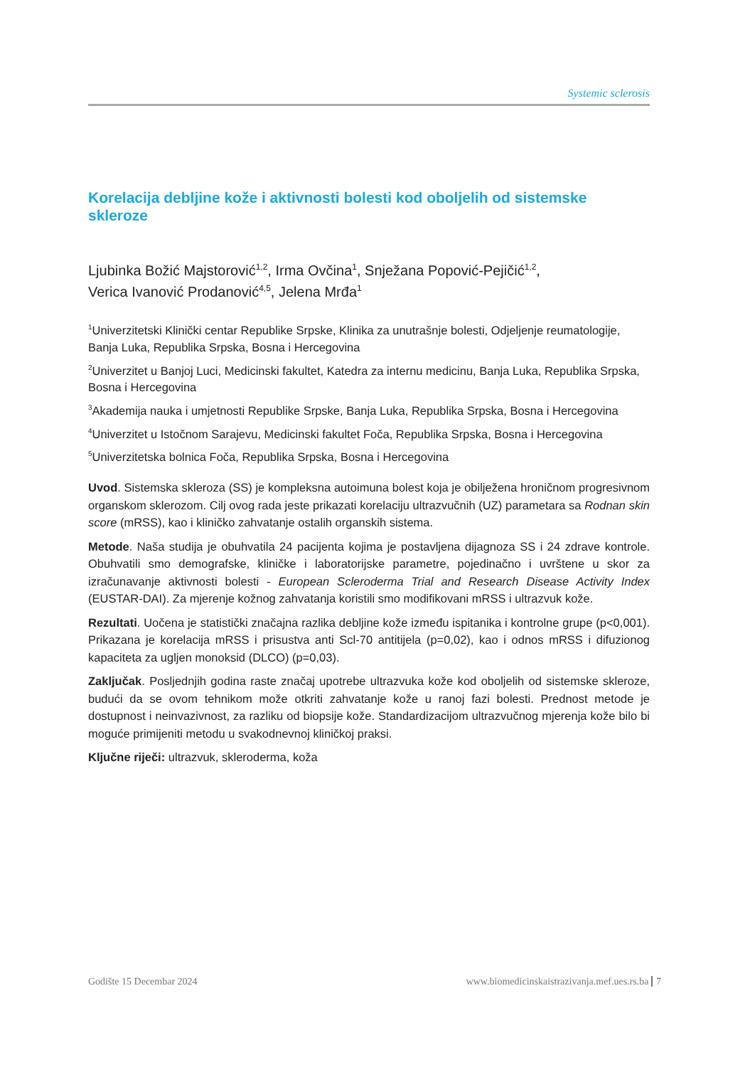Systemic sclerosis
Korelacija debljine kože i aktivnosti bolesti kod oboljelih od sistemske skleroze
Ljubinka Božić Majstorović<sup>1,2</sup>, Irma Ovčina<sup>1</sup>, Snježana Popović-Pejičić<sup>1,2</sup>,
Verica Ivanović Prodanović<sup>4,5</sup>, Jelena Mrđa<sup>1</sup>
<sup>1</sup> Univerzitetski Klinički centar Republike Srpske, Klinika za unutrašnje bolesti, Odjeljenje reumatologije, Banja Luka, Republika Srpska, Bosna i Hercegovina
<sup>2</sup> Univerzitet u Banjoj Luci, Medicinski fakultet, Katedra za internu medicinu, Banja Luka, Republika Srpska, Bosna i Hercegovina
<sup>3</sup> Akademija nauka i umjetnosti Republike Srpske, Banja Luka, Republika Srpska, Bosna i Hercegovina
<sup>4</sup> Univerzitet u Istočnom Sarajevu, Medicinski fakultet Foča, Republika Srpska, Bosna i Hercegovina
<sup>5</sup> Univerzitetska bolnica Foča, Republika Srpska, Bosna i Hercegovina
Uvod. Sistemska skleroza (SS) je kompleksna autoimuna bolest koja je obilježena hroničnom progresivnom organskom sklerozom. Cilj ovog rada jeste prikazati korelaciju ultrazvučnih (UZ) parametara sa Rodnan skin score (mRSS), kao i kliničko zahvatanje ostalih organskih sistema.
Metode. Naša studija je obuhvatila 24 pacijenta kojima je postavljena dijagnoza SS i 24 zdrave kontrole. Obuhvatili smo demografske, kliničke i laboratorijske parametre, pojedinačno i uvrštene u skor za izračunavanje aktivnosti bolesti - European Scleroderma Trial and Research Disease Activity Index (EUSTAR-DAI). Za mjerenje kožnog zahvatanja koristili smo modifikovani mRSS i ultrazvuk kože.
Rezultati. Uočena je statistički značajna razlika debljine kože između ispitanika i kontrolne grupe (p<0,001). Prikazana je korelacija mRSS i prisustva anti Scl-70 antitijela (p=0,02), kao i odnos mRSS i difuzionog kapaciteta za ugljen monoksid (DLCO) (p=0,03).
Zaključak. Posljednjih godina raste značaj upotrebe ultrazvuka kože kod oboljelih od sistemske skleroze, budući da se ovom tehnikom može otkriti zahvatanje kože u ranoj fazi bolesti. Prednost metode je dostupnost i neinvazivnost, za razliku od biopsije kože. Standardizacijom ultrazvučnog mjerenja kože bilo bi moguće primijeniti metodu u svakodnevnoj kliničkoj praksi.
Ključne riječi: ultrazvuk, skleroderma, koža
Godište 15 Decembar 2024 www.biomedicinskaistrazivanja.mef.ues.rs.ba 7